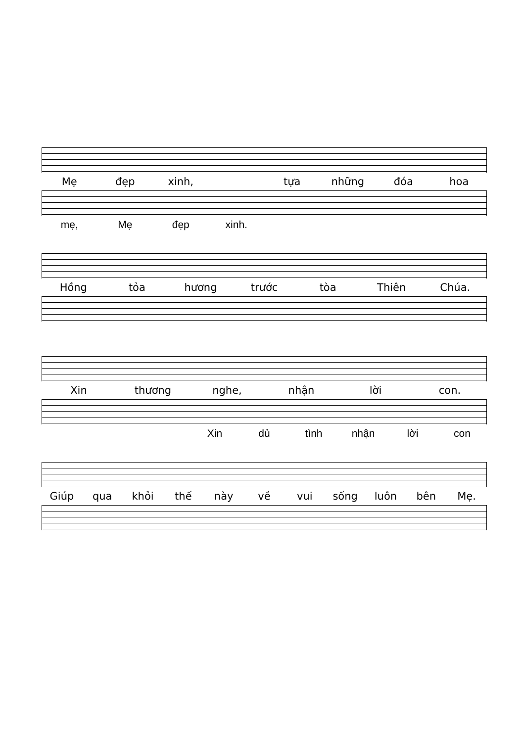Mẹ đẹp xinh, tựa những đóa hoa
mẹ, Mẹ đẹp xinh.
Hồng tỏa hương trước tòa Thiên Chúa.
Xin thương nghe, nhận lời con.
Xin dủ tình nhận lời con
Giúp qua khỏi thế này về vui sống luôn bên Mẹ.